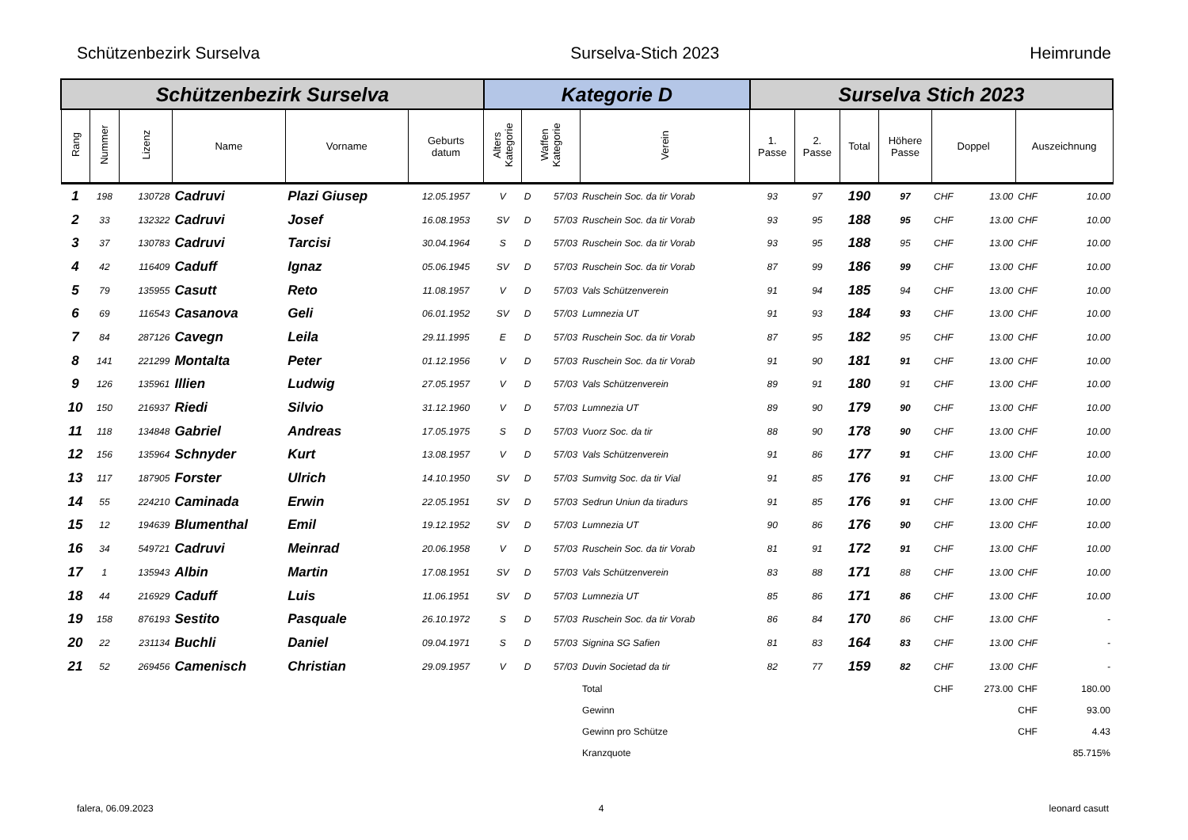Schützenbezirk Surselva Surselva-Stich 2023 Heimrunde
| Schützenbezirk Surselva | | | | | | Kategorie D | | | | Surselva Stich 2023 | | | | | | | |
| --- | --- | --- | --- | --- | --- | --- | --- | --- | --- | --- | --- | --- | --- | --- | --- | --- | --- |
| Rang | Nummer | Lizenz | Name | Vorname | Geburts datum | Alters Kategorie | Waffen Kategorie | | Verein | 1. Passe | 2. Passe | Total | Höhere Passe | Doppel | | Auszeichnung | |
| 1 | 198 | 130728 | Cadruvi | Plazi Giusep | 12.05.1957 | V | D | 57/03 | Ruschein Soc. da tir Vorab | 93 | 97 | 190 | 97 | CHF | 13.00 | CHF | 10.00 |
| 2 | 33 | 132322 | Cadruvi | Josef | 16.08.1953 | SV | D | 57/03 | Ruschein Soc. da tir Vorab | 93 | 95 | 188 | 95 | CHF | 13.00 | CHF | 10.00 |
| 3 | 37 | 130783 | Cadruvi | Tarcisi | 30.04.1964 | S | D | 57/03 | Ruschein Soc. da tir Vorab | 93 | 95 | 188 | 95 | CHF | 13.00 | CHF | 10.00 |
| 4 | 42 | 116409 | Caduff | Ignaz | 05.06.1945 | SV | D | 57/03 | Ruschein Soc. da tir Vorab | 87 | 99 | 186 | 99 | CHF | 13.00 | CHF | 10.00 |
| 5 | 79 | 135955 | Casutt | Reto | 11.08.1957 | V | D | 57/03 | Vals Schützenverein | 91 | 94 | 185 | 94 | CHF | 13.00 | CHF | 10.00 |
| 6 | 69 | 116543 | Casanova | Geli | 06.01.1952 | SV | D | 57/03 | Lumnezia UT | 91 | 93 | 184 | 93 | CHF | 13.00 | CHF | 10.00 |
| 7 | 84 | 287126 | Cavegn | Leila | 29.11.1995 | E | D | 57/03 | Ruschein Soc. da tir Vorab | 87 | 95 | 182 | 95 | CHF | 13.00 | CHF | 10.00 |
| 8 | 141 | 221299 | Montalta | Peter | 01.12.1956 | V | D | 57/03 | Ruschein Soc. da tir Vorab | 91 | 90 | 181 | 91 | CHF | 13.00 | CHF | 10.00 |
| 9 | 126 | 135961 | Illien | Ludwig | 27.05.1957 | V | D | 57/03 | Vals Schützenverein | 89 | 91 | 180 | 91 | CHF | 13.00 | CHF | 10.00 |
| 10 | 150 | 216937 | Riedi | Silvio | 31.12.1960 | V | D | 57/03 | Lumnezia UT | 89 | 90 | 179 | 90 | CHF | 13.00 | CHF | 10.00 |
| 11 | 118 | 134848 | Gabriel | Andreas | 17.05.1975 | S | D | 57/03 | Vuorz Soc. da tir | 88 | 90 | 178 | 90 | CHF | 13.00 | CHF | 10.00 |
| 12 | 156 | 135964 | Schnyder | Kurt | 13.08.1957 | V | D | 57/03 | Vals Schützenverein | 91 | 86 | 177 | 91 | CHF | 13.00 | CHF | 10.00 |
| 13 | 117 | 187905 | Forster | Ulrich | 14.10.1950 | SV | D | 57/03 | Sumvitg Soc. da tir Vial | 91 | 85 | 176 | 91 | CHF | 13.00 | CHF | 10.00 |
| 14 | 55 | 224210 | Caminada | Erwin | 22.05.1951 | SV | D | 57/03 | Sedrun Uniun da tiradurs | 91 | 85 | 176 | 91 | CHF | 13.00 | CHF | 10.00 |
| 15 | 12 | 194639 | Blumenthal | Emil | 19.12.1952 | SV | D | 57/03 | Lumnezia UT | 90 | 86 | 176 | 90 | CHF | 13.00 | CHF | 10.00 |
| 16 | 34 | 549721 | Cadruvi | Meinrad | 20.06.1958 | V | D | 57/03 | Ruschein Soc. da tir Vorab | 81 | 91 | 172 | 91 | CHF | 13.00 | CHF | 10.00 |
| 17 | 1 | 135943 | Albin | Martin | 17.08.1951 | SV | D | 57/03 | Vals Schützenverein | 83 | 88 | 171 | 88 | CHF | 13.00 | CHF | 10.00 |
| 18 | 44 | 216929 | Caduff | Luis | 11.06.1951 | SV | D | 57/03 | Lumnezia UT | 85 | 86 | 171 | 86 | CHF | 13.00 | CHF | 10.00 |
| 19 | 158 | 876193 | Sestito | Pasquale | 26.10.1972 | S | D | 57/03 | Ruschein Soc. da tir Vorab | 86 | 84 | 170 | 86 | CHF | 13.00 | CHF | - |
| 20 | 22 | 231134 | Buchli | Daniel | 09.04.1971 | S | D | 57/03 | Signina SG Safien | 81 | 83 | 164 | 83 | CHF | 13.00 | CHF | - |
| 21 | 52 | 269456 | Camenisch | Christian | 29.09.1957 | V | D | 57/03 | Duvin Societad da tir | 82 | 77 | 159 | 82 | CHF | 13.00 | CHF | - |
| | | | | | | | | | Total | | | | | CHF | 273.00 | CHF | 180.00 |
| | | | | | | | | | Gewinn | | | | | | | CHF | 93.00 |
| | | | | | | | | | Gewinn pro Schütze | | | | | | | CHF | 4.43 |
| | | | | | | | | | Kranzquote | | | | | | | | 85.715% |
falera, 06.09.2023 4 leonard casutt